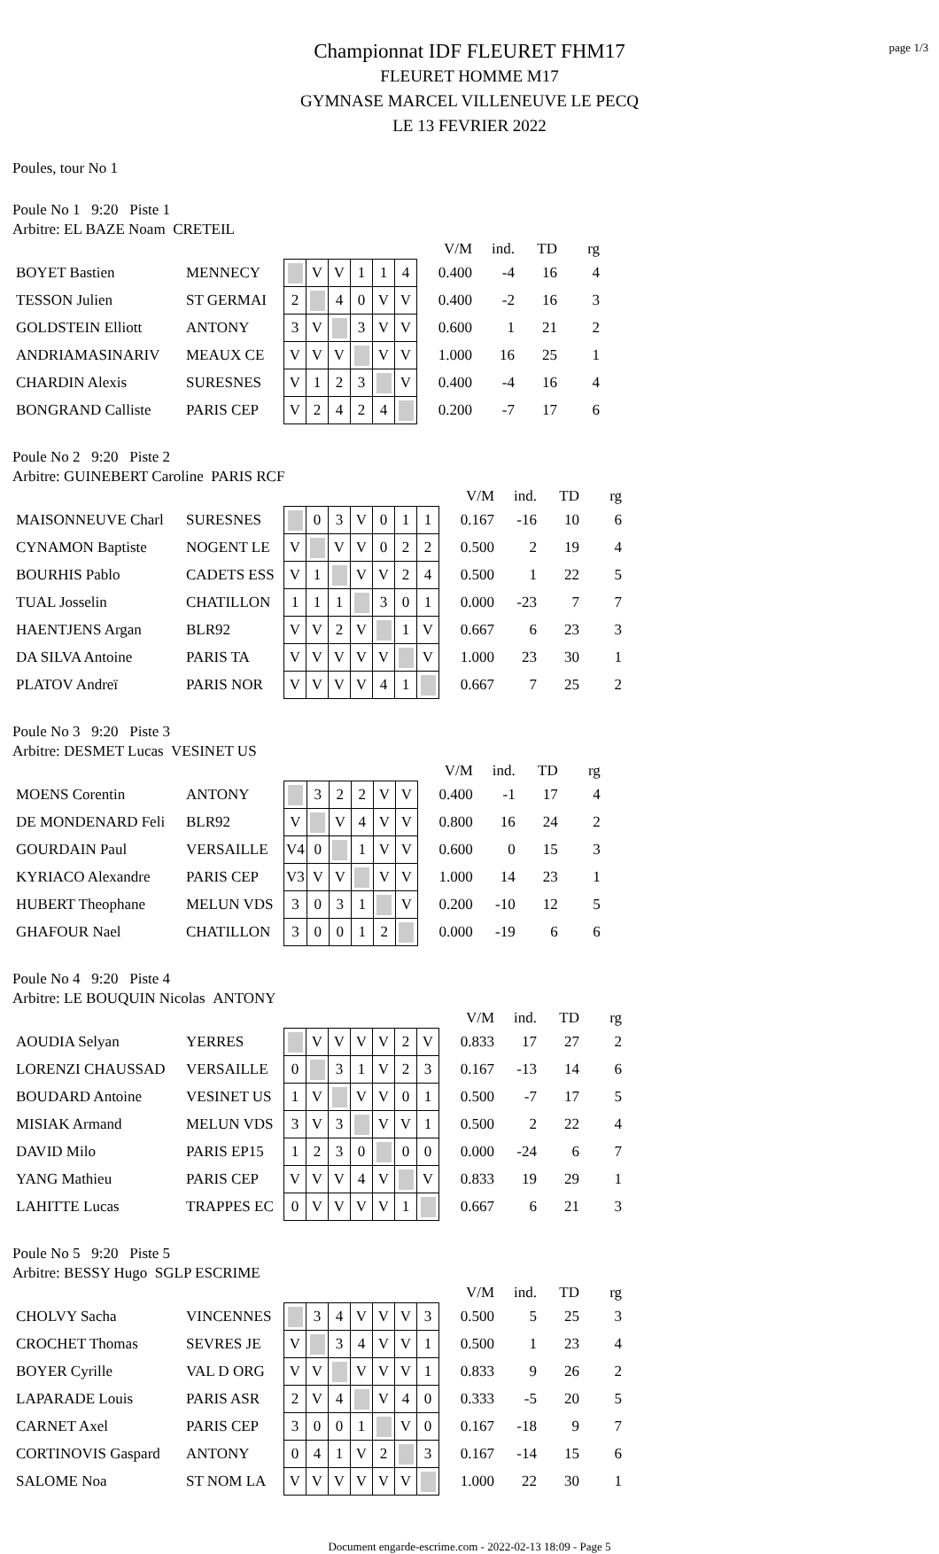page 1/3
Championnat IDF FLEURET FHM17
FLEURET HOMME M17
GYMNASE MARCEL VILLENEUVE LE PECQ
LE 13 FEVRIER 2022
Poules, tour No 1
Poule No 1 9:20 Piste 1
Arbitre: EL BAZE Noam CRETEIL
| | | | | | | | | | V/M | ind. | TD | rg |
| BOYET Bastien | MENNECY | | V | V | 1 | 1 | 4 | | 0.400 | -4 | 16 | 4 |
| TESSON Julien | ST GERMAI | 2 | | 4 | 0 | V | V | | 0.400 | -2 | 16 | 3 |
| GOLDSTEIN Elliott | ANTONY | 3 | V | | 3 | V | V | | 0.600 | 1 | 21 | 2 |
| ANDRIAMASINARIV | MEAUX CE | V | V | V | | V | V | | 1.000 | 16 | 25 | 1 |
| CHARDIN Alexis | SURESNES | V | 1 | 2 | 3 | | V | | 0.400 | -4 | 16 | 4 |
| BONGRAND Calliste | PARIS CEP | V | 2 | 4 | 2 | 4 | | | 0.200 | -7 | 17 | 6 |
Poule No 2 9:20 Piste 2
Arbitre: GUINEBERT Caroline PARIS RCF
| | | | | | | | | | | V/M | ind. | TD | rg |
| MAISONNEUVE Charl | SURESNES | | 0 | 3 | V | 0 | 1 | 1 | | 0.167 | -16 | 10 | 6 |
| CYNAMON Baptiste | NOGENT LE | V | | V | V | 0 | 2 | 2 | | 0.500 | 2 | 19 | 4 |
| BOURHIS Pablo | CADETS ESS | V | 1 | | V | V | 2 | 4 | | 0.500 | 1 | 22 | 5 |
| TUAL Josselin | CHATILLON | 1 | 1 | 1 | | 3 | 0 | 1 | | 0.000 | -23 | 7 | 7 |
| HAENTJENS Argan | BLR92 | V | V | 2 | V | | 1 | V | | 0.667 | 6 | 23 | 3 |
| DA SILVA Antoine | PARIS TA | V | V | V | V | V | | V | | 1.000 | 23 | 30 | 1 |
| PLATOV Andreï | PARIS NOR | V | V | V | V | 4 | 1 | | | 0.667 | 7 | 25 | 2 |
Poule No 3 9:20 Piste 3
Arbitre: DESMET Lucas VESINET US
| | | | | | | | | | V/M | ind. | TD | rg |
| MOENS Corentin | ANTONY | | 3 | 2 | 2 | V | V | | 0.400 | -1 | 17 | 4 |
| DE MONDENARD Feli | BLR92 | V | | V | 4 | V | V | | 0.800 | 16 | 24 | 2 |
| GOURDAIN Paul | VERSAILLE | V4 | 0 | | 1 | V | V | | 0.600 | 0 | 15 | 3 |
| KYRIACO Alexandre | PARIS CEP | V3 | V | V | | V | V | | 1.000 | 14 | 23 | 1 |
| HUBERT Theophane | MELUN VDS | 3 | 0 | 3 | 1 | | V | | 0.200 | -10 | 12 | 5 |
| GHAFOUR Nael | CHATILLON | 3 | 0 | 0 | 1 | 2 | | | 0.000 | -19 | 6 | 6 |
Poule No 4 9:20 Piste 4
Arbitre: LE BOUQUIN Nicolas ANTONY
| | | | | | | | | | | V/M | ind. | TD | rg |
| AOUDIA Selyan | YERRES | | V | V | V | V | 2 | V | | 0.833 | 17 | 27 | 2 |
| LORENZI CHAUSSAD | VERSAILLE | 0 | | 3 | 1 | V | 2 | 3 | | 0.167 | -13 | 14 | 6 |
| BOUDARD Antoine | VESINET US | 1 | V | | V | V | 0 | 1 | | 0.500 | -7 | 17 | 5 |
| MISIAK Armand | MELUN VDS | 3 | V | 3 | | V | V | 1 | | 0.500 | 2 | 22 | 4 |
| DAVID Milo | PARIS EP15 | 1 | 2 | 3 | 0 | | 0 | 0 | | 0.000 | -24 | 6 | 7 |
| YANG Mathieu | PARIS CEP | V | V | V | 4 | V | | V | | 0.833 | 19 | 29 | 1 |
| LAHITTE Lucas | TRAPPES EC | 0 | V | V | V | V | 1 | | | 0.667 | 6 | 21 | 3 |
Poule No 5 9:20 Piste 5
Arbitre: BESSY Hugo SGLP ESCRIME
| | | | | | | | | | | V/M | ind. | TD | rg |
| CHOLVY Sacha | VINCENNES | | 3 | 4 | V | V | V | 3 | | 0.500 | 5 | 25 | 3 |
| CROCHET Thomas | SEVRES JE | V | | 3 | 4 | V | V | 1 | | 0.500 | 1 | 23 | 4 |
| BOYER Cyrille | VAL D ORG | V | V | | V | V | V | 1 | | 0.833 | 9 | 26 | 2 |
| LAPARADE Louis | PARIS ASR | 2 | V | 4 | | V | 4 | 0 | | 0.333 | -5 | 20 | 5 |
| CARNET Axel | PARIS CEP | 3 | 0 | 0 | 1 | | V | 0 | | 0.167 | -18 | 9 | 7 |
| CORTINOVIS Gaspard | ANTONY | 0 | 4 | 1 | V | 2 | | 3 | | 0.167 | -14 | 15 | 6 |
| SALOME Noa | ST NOM LA | V | V | V | V | V | V | | | 1.000 | 22 | 30 | 1 |
Document engarde-escrime.com - 2022-02-13 18:09 - Page 5